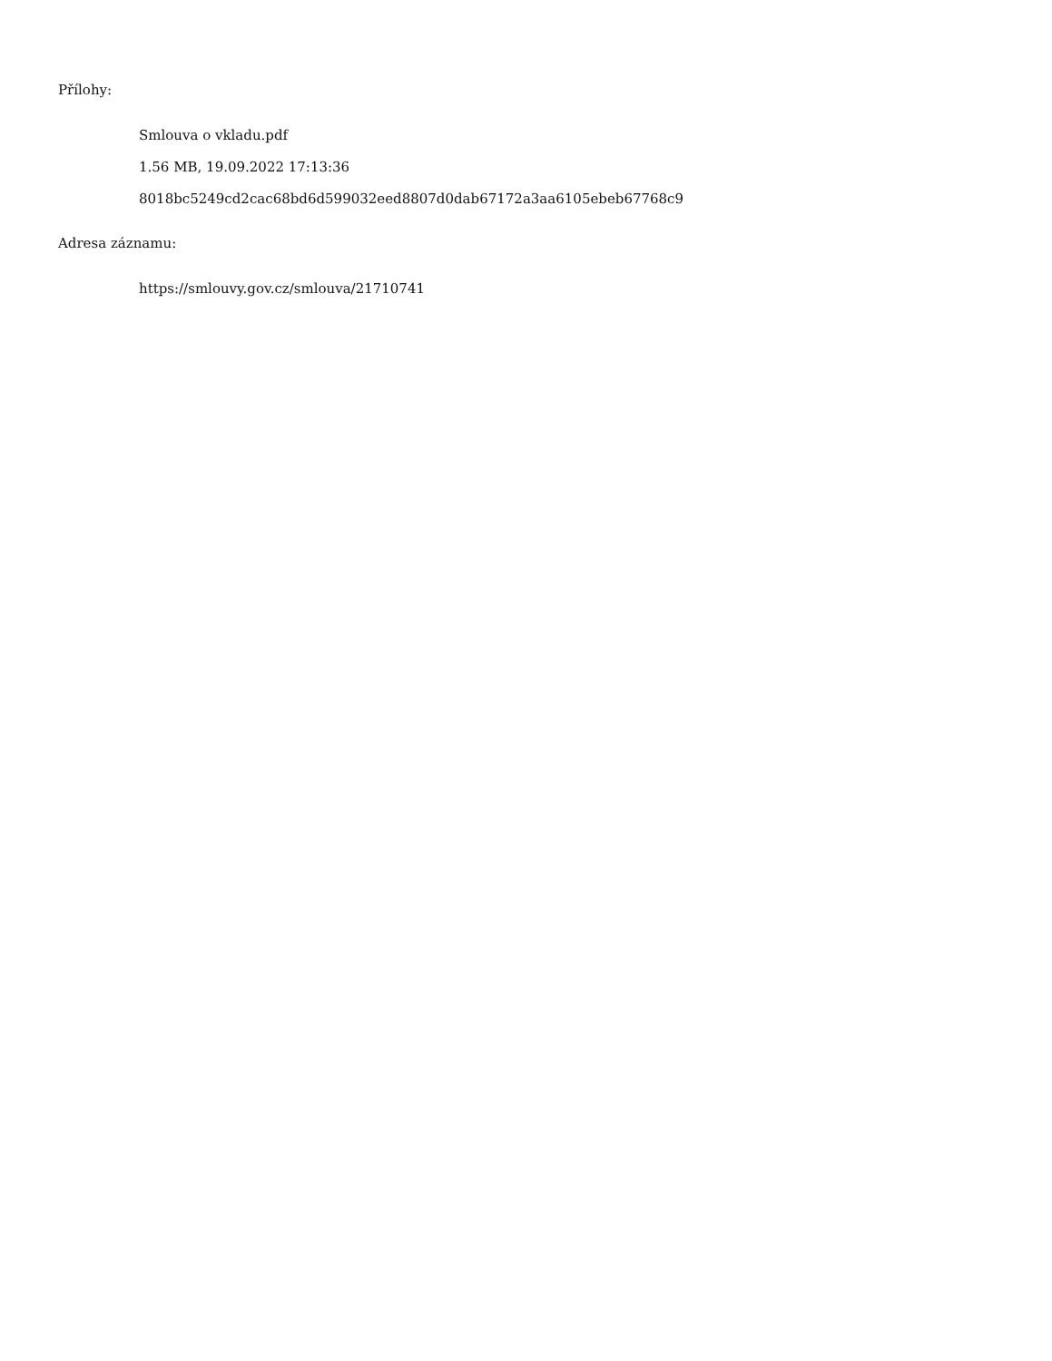Přílohy:
Smlouva o vkladu.pdf
1.56 MB, 19.09.2022 17:13:36
8018bc5249cd2cac68bd6d599032eed8807d0dab67172a3aa6105ebeb67768c9
Adresa záznamu:
https://smlouvy.gov.cz/smlouva/21710741